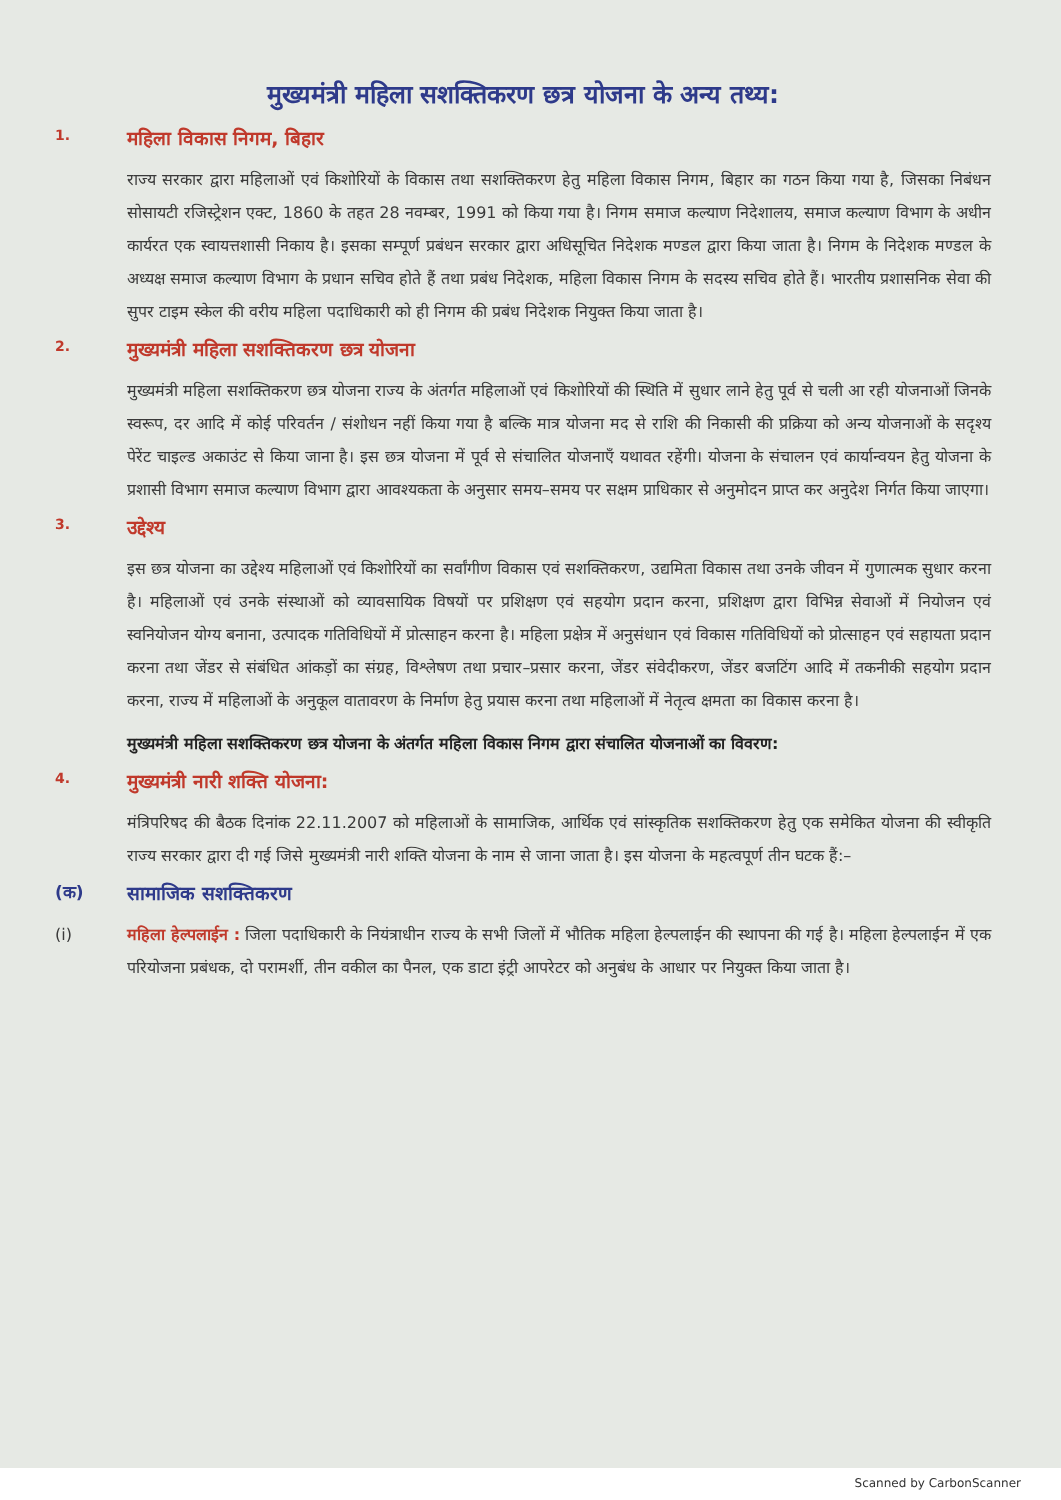मुख्यमंत्री महिला सशक्तिकरण छत्र योजना के अन्य तथ्य:
1. महिला विकास निगम, बिहार
राज्य सरकार द्वारा महिलाओं एवं किशोरियों के विकास तथा सशक्तिकरण हेतु महिला विकास निगम, बिहार का गठन किया गया है, जिसका निबंधन सोसायटी रजिस्ट्रेशन एक्ट, 1860 के तहत 28 नवम्बर, 1991 को किया गया है। निगम समाज कल्याण निदेशालय, समाज कल्याण विभाग के अधीन कार्यरत एक स्वायत्तशासी निकाय है। इसका सम्पूर्ण प्रबंधन सरकार द्वारा अधिसूचित निदेशक मण्डल द्वारा किया जाता है। निगम के निदेशक मण्डल के अध्यक्ष समाज कल्याण विभाग के प्रधान सचिव होते हैं तथा प्रबंध निदेशक, महिला विकास निगम के सदस्य सचिव होते हैं। भारतीय प्रशासनिक सेवा की सुपर टाइम स्केल की वरीय महिला पदाधिकारी को ही निगम की प्रबंध निदेशक नियुक्त किया जाता है।
2. मुख्यमंत्री महिला सशक्तिकरण छत्र योजना
मुख्यमंत्री महिला सशक्तिकरण छत्र योजना राज्य के अंतर्गत महिलाओं एवं किशोरियों की स्थिति में सुधार लाने हेतु पूर्व से चली आ रही योजनाओं जिनके स्वरूप, दर आदि में कोई परिवर्तन / संशोधन नहीं किया गया है बल्कि मात्र योजना मद से राशि की निकासी की प्रक्रिया को अन्य योजनाओं के सदृश्य पेरेंट चाइल्ड अकाउंट से किया जाना है। इस छत्र योजना में पूर्व से संचालित योजनाएँ यथावत रहेंगी। योजना के संचालन एवं कार्यान्वयन हेतु योजना के प्रशासी विभाग समाज कल्याण विभाग द्वारा आवश्यकता के अनुसार समय–समय पर सक्षम प्राधिकार से अनुमोदन प्राप्त कर अनुदेश निर्गत किया जाएगा।
3. उद्देश्य
इस छत्र योजना का उद्देश्य महिलाओं एवं किशोरियों का सर्वांगीण विकास एवं सशक्तिकरण, उद्यमिता विकास तथा उनके जीवन में गुणात्मक सुधार करना है। महिलाओं एवं उनके संस्थाओं को व्यावसायिक विषयों पर प्रशिक्षण एवं सहयोग प्रदान करना, प्रशिक्षण द्वारा विभिन्न सेवाओं में नियोजन एवं स्वनियोजन योग्य बनाना, उत्पादक गतिविधियों में प्रोत्साहन करना है। महिला प्रक्षेत्र में अनुसंधान एवं विकास गतिविधियों को प्रोत्साहन एवं सहायता प्रदान करना तथा जेंडर से संबंधित आंकड़ों का संग्रह, विश्लेषण तथा प्रचार–प्रसार करना, जेंडर संवेदीकरण, जेंडर बजटिंग आदि में तकनीकी सहयोग प्रदान करना, राज्य में महिलाओं के अनुकूल वातावरण के निर्माण हेतु प्रयास करना तथा महिलाओं में नेतृत्व क्षमता का विकास करना है।
मुख्यमंत्री महिला सशक्तिकरण छत्र योजना के अंतर्गत महिला विकास निगम द्वारा संचालित योजनाओं का विवरण:
4. मुख्यमंत्री नारी शक्ति योजना:
मंत्रिपरिषद की बैठक दिनांक 22.11.2007 को महिलाओं के सामाजिक, आर्थिक एवं सांस्कृतिक सशक्तिकरण हेतु एक समेकित योजना की स्वीकृति राज्य सरकार द्वारा दी गई जिसे मुख्यमंत्री नारी शक्ति योजना के नाम से जाना जाता है। इस योजना के महत्वपूर्ण तीन घटक हैं:–
(क) सामाजिक सशक्तिकरण
(i) महिला हेल्पलाईन : जिला पदाधिकारी के नियंत्राधीन राज्य के सभी जिलों में भौतिक महिला हेल्पलाईन की स्थापना की गई है। महिला हेल्पलाईन में एक परियोजना प्रबंधक, दो परामर्शी, तीन वकील का पैनल, एक डाटा इंट्री आपरेटर को अनुबंध के आधार पर नियुक्त किया जाता है।
Scanned by CarbonScanner